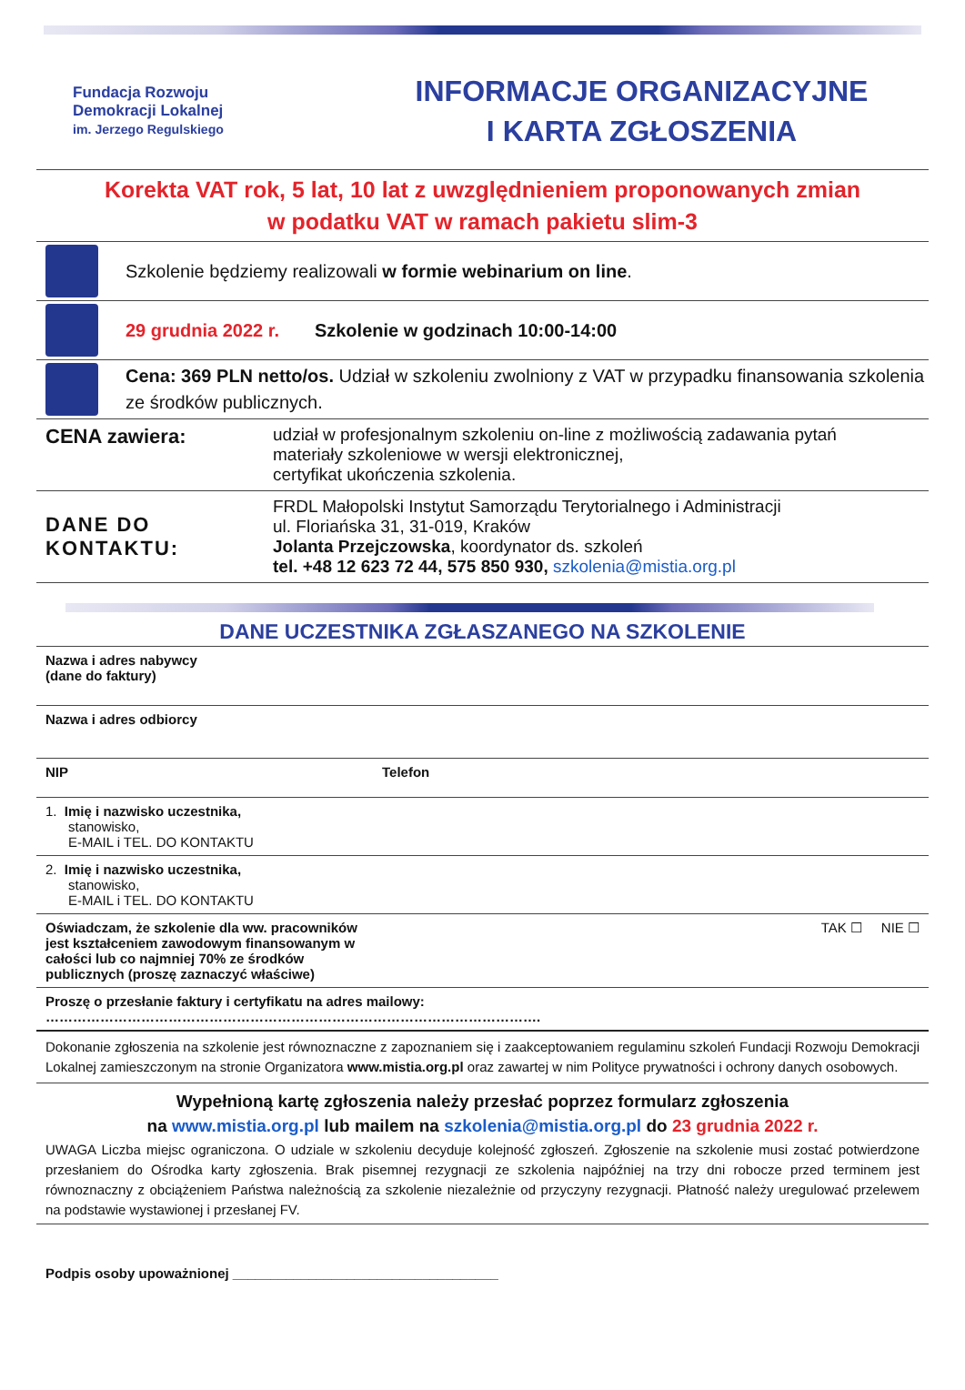Fundacja Rozwoju
Demokracji Lokalnej
im. Jerzego Regulskiego
INFORMACJE ORGANIZACYJNE
I KARTA ZGŁOSZENIA
Korekta VAT rok, 5 lat, 10 lat z uwzględnieniem proponowanych zmian
w podatku VAT w ramach pakietu slim-3
Szkolenie będziemy realizowali w formie webinarium on line.
29 grudnia 2022 r. Szkolenie w godzinach 10:00-14:00
Cena: 369 PLN netto/os. Udział w szkoleniu zwolniony z VAT w przypadku finansowania szkolenia ze środków publicznych.
| CENA zawiera: | udział w profesjonalnym szkoleniu on-line z możliwością zadawania pytań materiały szkoleniowe w wersji elektronicznej, certyfikat ukończenia szkolenia. |
| DANE DO KONTAKTU: | FRDL Małopolski Instytut Samorządu Terytorialnego i Administracji ul. Floriańska 31, 31-019, Kraków Jolanta Przejczowska , koordynator ds. szkoleń tel. +48 12 623 72 44, 575 850 930, szkolenia@mistia.org.pl |
DANE UCZESTNIKA ZGŁASZANEGO NA SZKOLENIE
| Nazwa i adres nabywcy (dane do faktury) | |
| Nazwa i adres odbiorcy | |
| NIP | Telefon |
| 1. Imię i nazwisko uczestnika, stanowisko, E-MAIL i TEL. DO KONTAKTU | |
| 2. Imię i nazwisko uczestnika, stanowisko, E-MAIL i TEL. DO KONTAKTU | |
| Oświadczam, że szkolenie dla ww. pracowników jest kształceniem zawodowym finansowanym w całości lub co najmniej 70% ze środków publicznych (proszę zaznaczyć właściwe) | TAK ☐ NIE ☐ |
| Proszę o przesłanie faktury i certyfikatu na adres mailowy: ………………………………………………………………………………………………. | |
| Dokonanie zgłoszenia na szkolenie jest równoznaczne z zapoznaniem się i zaakceptowaniem regulaminu szkoleń Fundacji Rozwoju Demokracji Lokalnej zamieszczonym na stronie Organizatora www.mistia.org.pl oraz zawartej w nim Polityce prywatności i ochrony danych osobowych. | |
Wypełnioną kartę zgłoszenia należy przesłać poprzez formularz zgłoszenia
na www.mistia.org.pl lub mailem na szkolenia@mistia.org.pl do 23 grudnia 2022 r.
UWAGA Liczba miejsc ograniczona. O udziale w szkoleniu decyduje kolejność zgłoszeń. Zgłoszenie na szkolenie musi zostać potwierdzone przesłaniem do Ośrodka karty zgłoszenia. Brak pisemnej rezygnacji ze szkolenia najpóźniej na trzy dni robocze przed terminem jest równoznaczny z obciążeniem Państwa należnością za szkolenie niezależnie od przyczyny rezygnacji. Płatność należy uregulować przelewem na podstawie wystawionej i przesłanej FV.
Podpis osoby upoważnionej ___________________________________